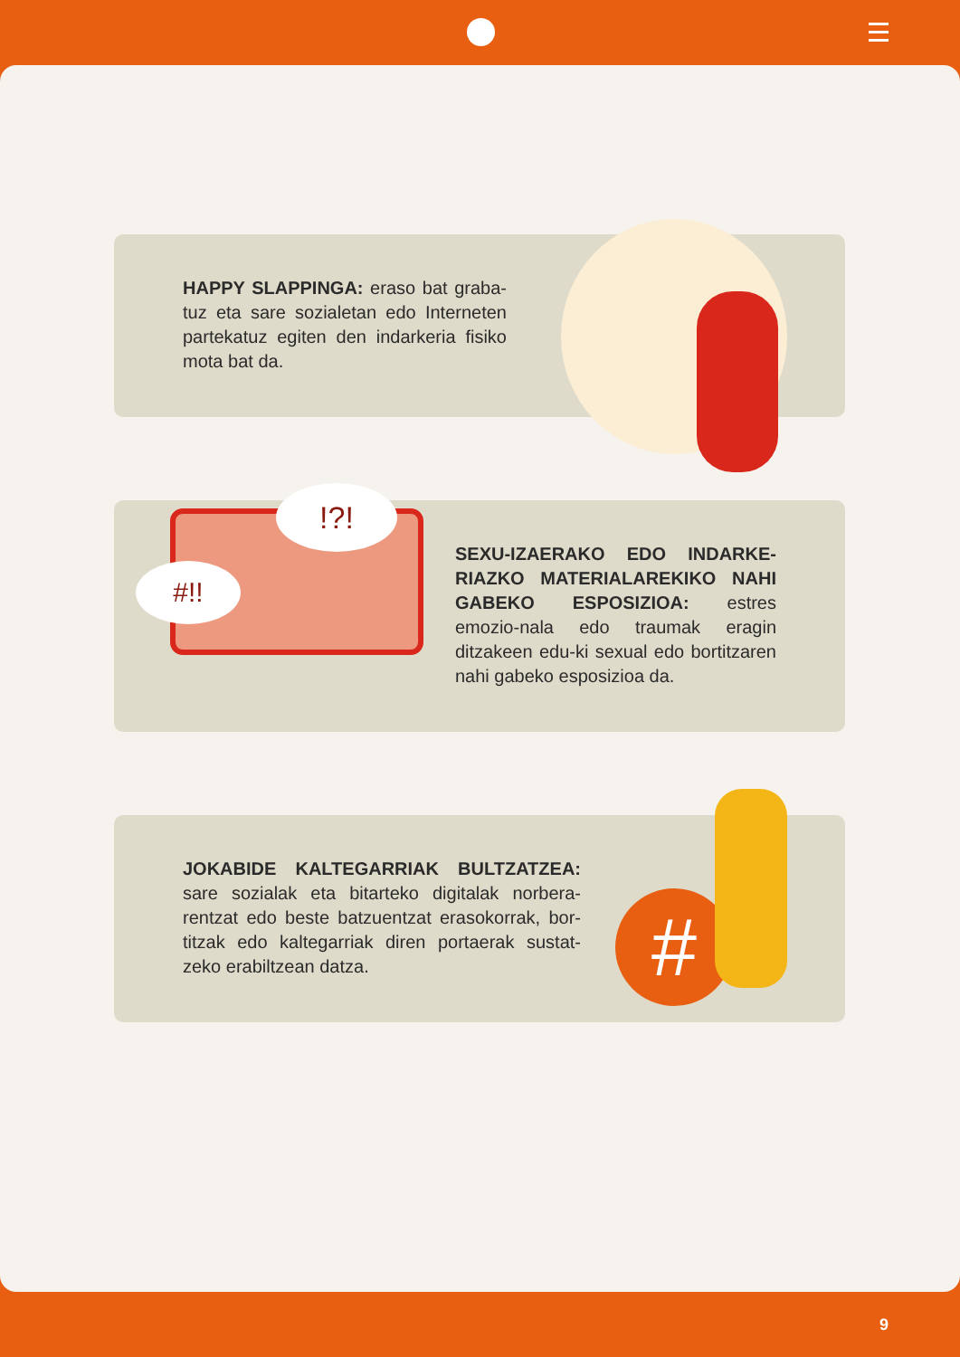HAPPY SLAPPINGA: eraso bat graba-tuz eta sare sozialetan edo Interneten partekatuz egiten den indarkeria fisiko mota bat da.
#!!
!?!
SEXU-IZAERAKO EDO INDARKE-RIAZKO MATERIALAREKIKO NAHI GABEKO ESPOSIZIOA: estres emozio-nala edo traumak eragin ditzakeen edu-ki sexual edo bortitzaren nahi gabeko esposizioa da.
#
JOKABIDE KALTEGARRIAK BULTZATZEA: sare sozialak eta bitarteko digitalak norbera-rentzat edo beste batzuentzat erasokorrak, bor-titzak edo kaltegarriak diren portaerak sustat-zeko erabiltzean datza.
9